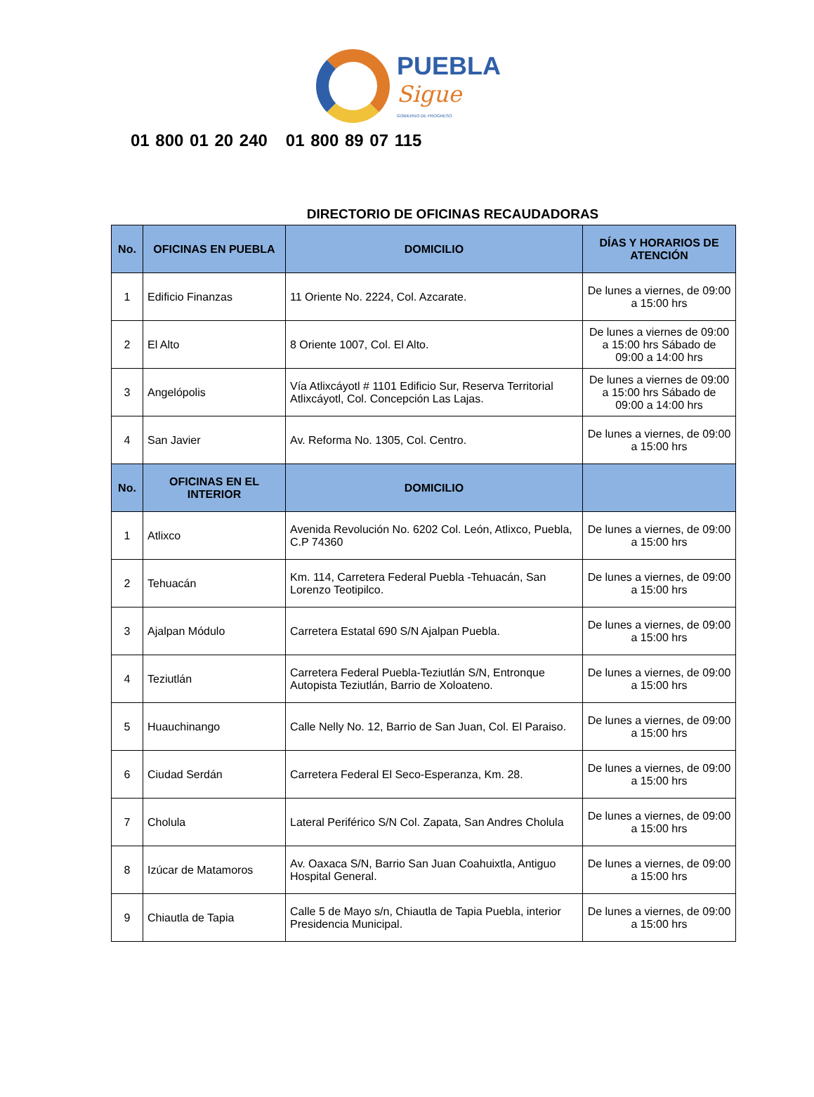PUEBLA
Sigue
GOBIERNO DE PROGRESO
01 800 01 20 240 01 800 89 07 115
DIRECTORIO DE OFICINAS RECAUDADORAS
| No. | OFICINAS EN PUEBLA | DOMICILIO | DÍAS Y HORARIOS DE ATENCIÓN |
| --- | --- | --- | --- |
| 1 | Edificio Finanzas | 11 Oriente No. 2224, Col. Azcarate. | De lunes a viernes, de 09:00 a 15:00 hrs |
| 2 | El Alto | 8 Oriente 1007, Col. El Alto. | De lunes a viernes de 09:00 a 15:00 hrs Sábado de 09:00 a 14:00 hrs |
| 3 | Angelópolis | Vía Atlixcáyotl # 1101 Edificio Sur, Reserva Territorial Atlixcáyotl, Col. Concepción Las Lajas. | De lunes a viernes de 09:00 a 15:00 hrs Sábado de 09:00 a 14:00 hrs |
| 4 | San Javier | Av. Reforma No. 1305, Col. Centro. | De lunes a viernes, de 09:00 a 15:00 hrs |
| No. | OFICINAS EN EL INTERIOR | DOMICILIO | |
| 1 | Atlixco | Avenida Revolución No. 6202 Col. León, Atlixco, Puebla, C.P 74360 | De lunes a viernes, de 09:00 a 15:00 hrs |
| 2 | Tehuacán | Km. 114, Carretera Federal Puebla -Tehuacán, San Lorenzo Teotipilco. | De lunes a viernes, de 09:00 a 15:00 hrs |
| 3 | Ajalpan Módulo | Carretera Estatal 690 S/N Ajalpan Puebla. | De lunes a viernes, de 09:00 a 15:00 hrs |
| 4 | Teziutlán | Carretera Federal Puebla-Teziutlán S/N, Entronque Autopista Teziutlán, Barrio de Xoloateno. | De lunes a viernes, de 09:00 a 15:00 hrs |
| 5 | Huauchinango | Calle Nelly No. 12, Barrio de San Juan, Col. El Paraiso. | De lunes a viernes, de 09:00 a 15:00 hrs |
| 6 | Ciudad Serdán | Carretera Federal El Seco-Esperanza, Km. 28. | De lunes a viernes, de 09:00 a 15:00 hrs |
| 7 | Cholula | Lateral Periférico S/N Col. Zapata, San Andres Cholula | De lunes a viernes, de 09:00 a 15:00 hrs |
| 8 | Izúcar de Matamoros | Av. Oaxaca S/N, Barrio San Juan Coahuixtla, Antiguo Hospital General. | De lunes a viernes, de 09:00 a 15:00 hrs |
| 9 | Chiautla de Tapia | Calle 5 de Mayo s/n, Chiautla de Tapia Puebla, interior Presidencia Municipal. | De lunes a viernes, de 09:00 a 15:00 hrs |